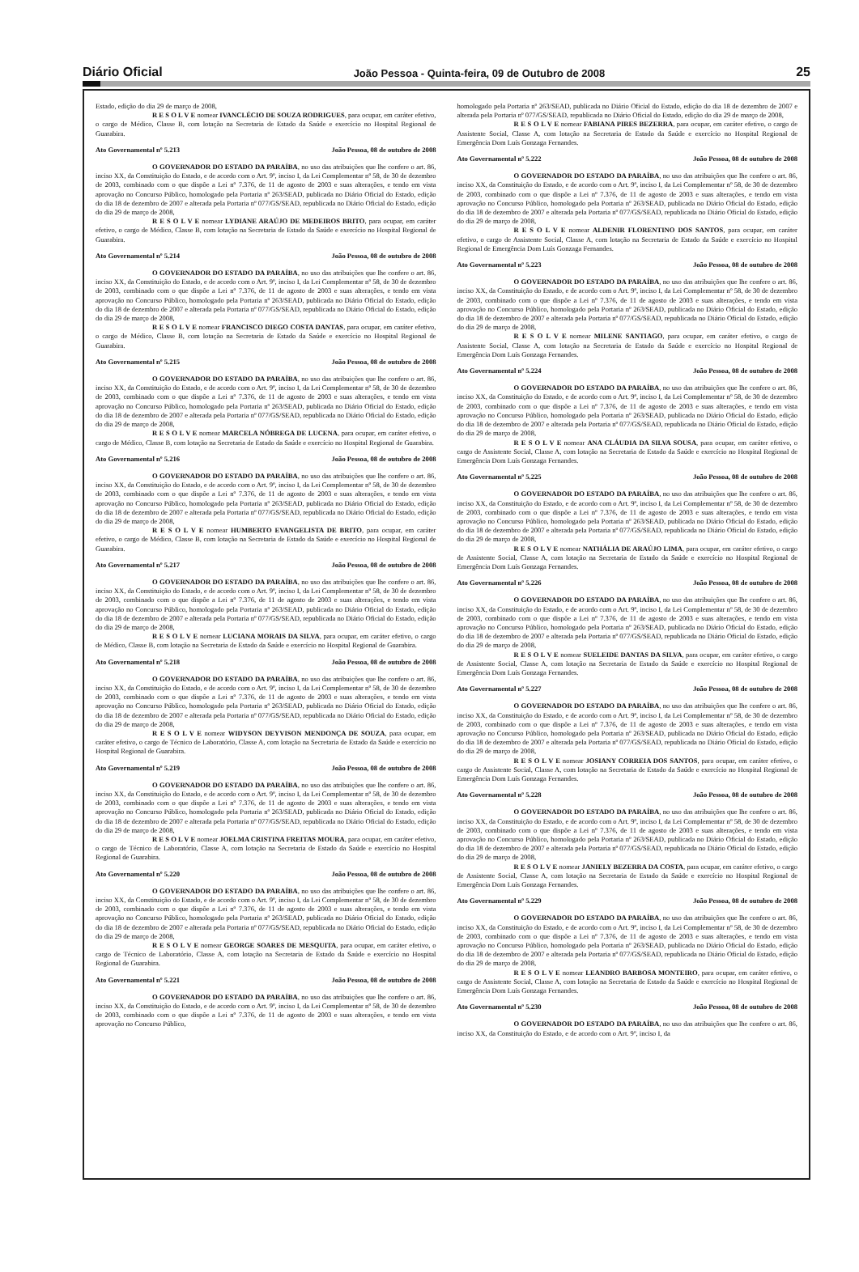Diário Oficial João Pessoa - Quinta-feira, 09 de Outubro de 2008 25
Estado, edição do dia 29 de março de 2008,
R E S O L V E nomear IVANCLÉCIO DE SOUZA RODRIGUES, para ocupar, em caráter efetivo, o cargo de Médico, Classe B, com lotação na Secretaria de Estado da Saúde e exercício no Hospital Regional de Guarabira.
Ato Governamental nº 5.213 João Pessoa, 08 de outubro de 2008
O GOVERNADOR DO ESTADO DA PARAÍBA, no uso das atribuições que lhe confere o art. 86, inciso XX, da Constituição do Estado, e de acordo com o Art. 9º, inciso I, da Lei Complementar nº 58, de 30 de dezembro de 2003, combinado com o que dispõe a Lei nº 7.376, de 11 de agosto de 2003 e suas alterações, e tendo em vista aprovação no Concurso Público, homologado pela Portaria nº 263/SEAD, publicada no Diário Oficial do Estado, edição do dia 18 de dezembro de 2007 e alterada pela Portaria nº 077/GS/SEAD, republicada no Diário Oficial do Estado, edição do dia 29 de março de 2008,
R E S O L V E nomear LYDIANE ARAÚJO DE MEDEIROS BRITO, para ocupar, em caráter efetivo, o cargo de Médico, Classe B, com lotação na Secretaria de Estado da Saúde e exercício no Hospital Regional de Guarabira.
Ato Governamental nº 5.214 João Pessoa, 08 de outubro de 2008
O GOVERNADOR DO ESTADO DA PARAÍBA, no uso das atribuições que lhe confere o art. 86, inciso XX, da Constituição do Estado, e de acordo com o Art. 9º, inciso I, da Lei Complementar nº 58, de 30 de dezembro de 2003, combinado com o que dispõe a Lei nº 7.376, de 11 de agosto de 2003 e suas alterações, e tendo em vista aprovação no Concurso Público, homologado pela Portaria nº 263/SEAD, publicada no Diário Oficial do Estado, edição do dia 18 de dezembro de 2007 e alterada pela Portaria nº 077/GS/SEAD, republicada no Diário Oficial do Estado, edição do dia 29 de março de 2008,
R E S O L V E nomear FRANCISCO DIEGO COSTA DANTAS, para ocupar, em caráter efetivo, o cargo de Médico, Classe B, com lotação na Secretaria de Estado da Saúde e exercício no Hospital Regional de Guarabira.
Ato Governamental nº 5.215 João Pessoa, 08 de outubro de 2008
O GOVERNADOR DO ESTADO DA PARAÍBA, no uso das atribuições que lhe confere o art. 86, inciso XX, da Constituição do Estado, e de acordo com o Art. 9º, inciso I, da Lei Complementar nº 58, de 30 de dezembro de 2003, combinado com o que dispõe a Lei nº 7.376, de 11 de agosto de 2003 e suas alterações, e tendo em vista aprovação no Concurso Público, homologado pela Portaria nº 263/SEAD, publicada no Diário Oficial do Estado, edição do dia 18 de dezembro de 2007 e alterada pela Portaria nº 077/GS/SEAD, republicada no Diário Oficial do Estado, edição do dia 29 de março de 2008,
R E S O L V E nomear MARCELA NÓBREGA DE LUCENA, para ocupar, em caráter efetivo, o cargo de Médico, Classe B, com lotação na Secretaria de Estado da Saúde e exercício no Hospital Regional de Guarabira.
Ato Governamental nº 5.216 João Pessoa, 08 de outubro de 2008
O GOVERNADOR DO ESTADO DA PARAÍBA, no uso das atribuições que lhe confere o art. 86, inciso XX, da Constituição do Estado, e de acordo com o Art. 9º, inciso I, da Lei Complementar nº 58, de 30 de dezembro de 2003, combinado com o que dispõe a Lei nº 7.376, de 11 de agosto de 2003 e suas alterações, e tendo em vista aprovação no Concurso Público, homologado pela Portaria nº 263/SEAD, publicada no Diário Oficial do Estado, edição do dia 18 de dezembro de 2007 e alterada pela Portaria nº 077/GS/SEAD, republicada no Diário Oficial do Estado, edição do dia 29 de março de 2008,
R E S O L V E nomear HUMBERTO EVANGELISTA DE BRITO, para ocupar, em caráter efetivo, o cargo de Médico, Classe B, com lotação na Secretaria de Estado da Saúde e exercício no Hospital Regional de Guarabira.
Ato Governamental nº 5.217 João Pessoa, 08 de outubro de 2008
O GOVERNADOR DO ESTADO DA PARAÍBA, no uso das atribuições que lhe confere o art. 86, inciso XX, da Constituição do Estado, e de acordo com o Art. 9º, inciso I, da Lei Complementar nº 58, de 30 de dezembro de 2003, combinado com o que dispõe a Lei nº 7.376, de 11 de agosto de 2003 e suas alterações, e tendo em vista aprovação no Concurso Público, homologado pela Portaria nº 263/SEAD, publicada no Diário Oficial do Estado, edição do dia 18 de dezembro de 2007 e alterada pela Portaria nº 077/GS/SEAD, republicada no Diário Oficial do Estado, edição do dia 29 de março de 2008,
R E S O L V E nomear LUCIANA MORAIS DA SILVA, para ocupar, em caráter efetivo, o cargo de Médico, Classe B, com lotação na Secretaria de Estado da Saúde e exercício no Hospital Regional de Guarabira.
Ato Governamental nº 5.218 João Pessoa, 08 de outubro de 2008
O GOVERNADOR DO ESTADO DA PARAÍBA, no uso das atribuições que lhe confere o art. 86, inciso XX, da Constituição do Estado, e de acordo com o Art. 9º, inciso I, da Lei Complementar nº 58, de 30 de dezembro de 2003, combinado com o que dispõe a Lei nº 7.376, de 11 de agosto de 2003 e suas alterações, e tendo em vista aprovação no Concurso Público, homologado pela Portaria nº 263/SEAD, publicada no Diário Oficial do Estado, edição do dia 18 de dezembro de 2007 e alterada pela Portaria nº 077/GS/SEAD, republicada no Diário Oficial do Estado, edição do dia 29 de março de 2008,
R E S O L V E nomear WIDYSON DEYVISON MENDONÇA DE SOUZA, para ocupar, em caráter efetivo, o cargo de Técnico de Laboratório, Classe A, com lotação na Secretaria de Estado da Saúde e exercício no Hospital Regional de Guarabira.
Ato Governamental nº 5.219 João Pessoa, 08 de outubro de 2008
O GOVERNADOR DO ESTADO DA PARAÍBA, no uso das atribuições que lhe confere o art. 86, inciso XX, da Constituição do Estado, e de acordo com o Art. 9º, inciso I, da Lei Complementar nº 58, de 30 de dezembro de 2003, combinado com o que dispõe a Lei nº 7.376, de 11 de agosto de 2003 e suas alterações, e tendo em vista aprovação no Concurso Público, homologado pela Portaria nº 263/SEAD, publicada no Diário Oficial do Estado, edição do dia 18 de dezembro de 2007 e alterada pela Portaria nº 077/GS/SEAD, republicada no Diário Oficial do Estado, edição do dia 29 de março de 2008,
R E S O L V E nomear JOELMA CRISTINA FREITAS MOURA, para ocupar, em caráter efetivo, o cargo de Técnico de Laboratório, Classe A, com lotação na Secretaria de Estado da Saúde e exercício no Hospital Regional de Guarabira.
Ato Governamental nº 5.220 João Pessoa, 08 de outubro de 2008
O GOVERNADOR DO ESTADO DA PARAÍBA, no uso das atribuições que lhe confere o art. 86, inciso XX, da Constituição do Estado, e de acordo com o Art. 9º, inciso I, da Lei Complementar nº 58, de 30 de dezembro de 2003, combinado com o que dispõe a Lei nº 7.376, de 11 de agosto de 2003 e suas alterações, e tendo em vista aprovação no Concurso Público, homologado pela Portaria nº 263/SEAD, publicada no Diário Oficial do Estado, edição do dia 18 de dezembro de 2007 e alterada pela Portaria nº 077/GS/SEAD, republicada no Diário Oficial do Estado, edição do dia 29 de março de 2008,
R E S O L V E nomear GEORGE SOARES DE MESQUITA, para ocupar, em caráter efetivo, o cargo de Técnico de Laboratório, Classe A, com lotação na Secretaria de Estado da Saúde e exercício no Hospital Regional de Guarabira.
Ato Governamental nº 5.221 João Pessoa, 08 de outubro de 2008
O GOVERNADOR DO ESTADO DA PARAÍBA, no uso das atribuições que lhe confere o art. 86, inciso XX, da Constituição do Estado, e de acordo com o Art. 9º, inciso I, da Lei Complementar nº 58, de 30 de dezembro de 2003, combinado com o que dispõe a Lei nº 7.376, de 11 de agosto de 2003 e suas alterações, e tendo em vista aprovação no Concurso Público,
homologado pela Portaria nº 263/SEAD, publicada no Diário Oficial do Estado, edição do dia 18 de dezembro de 2007 e alterada pela Portaria nº 077/GS/SEAD, republicada no Diário Oficial do Estado, edição do dia 29 de março de 2008,
R E S O L V E nomear FABIANA PIRES BEZERRA, para ocupar, em caráter efetivo, o cargo de Assistente Social, Classe A, com lotação na Secretaria de Estado da Saúde e exercício no Hospital Regional de Emergência Dom Luís Gonzaga Fernandes.
Ato Governamental nº 5.222 João Pessoa, 08 de outubro de 2008
O GOVERNADOR DO ESTADO DA PARAÍBA, no uso das atribuições que lhe confere o art. 86, inciso XX, da Constituição do Estado, e de acordo com o Art. 9º, inciso I, da Lei Complementar nº 58, de 30 de dezembro de 2003, combinado com o que dispõe a Lei nº 7.376, de 11 de agosto de 2003 e suas alterações, e tendo em vista aprovação no Concurso Público, homologado pela Portaria nº 263/SEAD, publicada no Diário Oficial do Estado, edição do dia 18 de dezembro de 2007 e alterada pela Portaria nº 077/GS/SEAD, republicada no Diário Oficial do Estado, edição do dia 29 de março de 2008,
R E S O L V E nomear ALDENIR FLORENTINO DOS SANTOS, para ocupar, em caráter efetivo, o cargo de Assistente Social, Classe A, com lotação na Secretaria de Estado da Saúde e exercício no Hospital Regional de Emergência Dom Luís Gonzaga Fernandes.
Ato Governamental nº 5.223 João Pessoa, 08 de outubro de 2008
O GOVERNADOR DO ESTADO DA PARAÍBA, no uso das atribuições que lhe confere o art. 86, inciso XX, da Constituição do Estado, e de acordo com o Art. 9º, inciso I, da Lei Complementar nº 58, de 30 de dezembro de 2003, combinado com o que dispõe a Lei nº 7.376, de 11 de agosto de 2003 e suas alterações, e tendo em vista aprovação no Concurso Público, homologado pela Portaria nº 263/SEAD, publicada no Diário Oficial do Estado, edição do dia 18 de dezembro de 2007 e alterada pela Portaria nº 077/GS/SEAD, republicada no Diário Oficial do Estado, edição do dia 29 de março de 2008,
R E S O L V E nomear MILENE SANTIAGO, para ocupar, em caráter efetivo, o cargo de Assistente Social, Classe A, com lotação na Secretaria de Estado da Saúde e exercício no Hospital Regional de Emergência Dom Luís Gonzaga Fernandes.
Ato Governamental nº 5.224 João Pessoa, 08 de outubro de 2008
O GOVERNADOR DO ESTADO DA PARAÍBA, no uso das atribuições que lhe confere o art. 86, inciso XX, da Constituição do Estado, e de acordo com o Art. 9º, inciso I, da Lei Complementar nº 58, de 30 de dezembro de 2003, combinado com o que dispõe a Lei nº 7.376, de 11 de agosto de 2003 e suas alterações, e tendo em vista aprovação no Concurso Público, homologado pela Portaria nº 263/SEAD, publicada no Diário Oficial do Estado, edição do dia 18 de dezembro de 2007 e alterada pela Portaria nº 077/GS/SEAD, republicada no Diário Oficial do Estado, edição do dia 29 de março de 2008,
R E S O L V E nomear ANA CLÁUDIA DA SILVA SOUSA, para ocupar, em caráter efetivo, o cargo de Assistente Social, Classe A, com lotação na Secretaria de Estado da Saúde e exercício no Hospital Regional de Emergência Dom Luís Gonzaga Fernandes.
Ato Governamental nº 5.225 João Pessoa, 08 de outubro de 2008
O GOVERNADOR DO ESTADO DA PARAÍBA, no uso das atribuições que lhe confere o art. 86, inciso XX, da Constituição do Estado, e de acordo com o Art. 9º, inciso I, da Lei Complementar nº 58, de 30 de dezembro de 2003, combinado com o que dispõe a Lei nº 7.376, de 11 de agosto de 2003 e suas alterações, e tendo em vista aprovação no Concurso Público, homologado pela Portaria nº 263/SEAD, publicada no Diário Oficial do Estado, edição do dia 18 de dezembro de 2007 e alterada pela Portaria nº 077/GS/SEAD, republicada no Diário Oficial do Estado, edição do dia 29 de março de 2008,
R E S O L V E nomear NATHÁLIA DE ARAÚJO LIMA, para ocupar, em caráter efetivo, o cargo de Assistente Social, Classe A, com lotação na Secretaria de Estado da Saúde e exercício no Hospital Regional de Emergência Dom Luís Gonzaga Fernandes.
Ato Governamental nº 5.226 João Pessoa, 08 de outubro de 2008
O GOVERNADOR DO ESTADO DA PARAÍBA, no uso das atribuições que lhe confere o art. 86, inciso XX, da Constituição do Estado, e de acordo com o Art. 9º, inciso I, da Lei Complementar nº 58, de 30 de dezembro de 2003, combinado com o que dispõe a Lei nº 7.376, de 11 de agosto de 2003 e suas alterações, e tendo em vista aprovação no Concurso Público, homologado pela Portaria nº 263/SEAD, publicada no Diário Oficial do Estado, edição do dia 18 de dezembro de 2007 e alterada pela Portaria nº 077/GS/SEAD, republicada no Diário Oficial do Estado, edição do dia 29 de março de 2008,
R E S O L V E nomear SUELEIDE DANTAS DA SILVA, para ocupar, em caráter efetivo, o cargo de Assistente Social, Classe A, com lotação na Secretaria de Estado da Saúde e exercício no Hospital Regional de Emergência Dom Luís Gonzaga Fernandes.
Ato Governamental nº 5.227 João Pessoa, 08 de outubro de 2008
O GOVERNADOR DO ESTADO DA PARAÍBA, no uso das atribuições que lhe confere o art. 86, inciso XX, da Constituição do Estado, e de acordo com o Art. 9º, inciso I, da Lei Complementar nº 58, de 30 de dezembro de 2003, combinado com o que dispõe a Lei nº 7.376, de 11 de agosto de 2003 e suas alterações, e tendo em vista aprovação no Concurso Público, homologado pela Portaria nº 263/SEAD, publicada no Diário Oficial do Estado, edição do dia 18 de dezembro de 2007 e alterada pela Portaria nº 077/GS/SEAD, republicada no Diário Oficial do Estado, edição do dia 29 de março de 2008,
R E S O L V E nomear JOSIANY CORREIA DOS SANTOS, para ocupar, em caráter efetivo, o cargo de Assistente Social, Classe A, com lotação na Secretaria de Estado da Saúde e exercício no Hospital Regional de Emergência Dom Luís Gonzaga Fernandes.
Ato Governamental nº 5.228 João Pessoa, 08 de outubro de 2008
O GOVERNADOR DO ESTADO DA PARAÍBA, no uso das atribuições que lhe confere o art. 86, inciso XX, da Constituição do Estado, e de acordo com o Art. 9º, inciso I, da Lei Complementar nº 58, de 30 de dezembro de 2003, combinado com o que dispõe a Lei nº 7.376, de 11 de agosto de 2003 e suas alterações, e tendo em vista aprovação no Concurso Público, homologado pela Portaria nº 263/SEAD, publicada no Diário Oficial do Estado, edição do dia 18 de dezembro de 2007 e alterada pela Portaria nº 077/GS/SEAD, republicada no Diário Oficial do Estado, edição do dia 29 de março de 2008,
R E S O L V E nomear JANIELY BEZERRA DA COSTA, para ocupar, em caráter efetivo, o cargo de Assistente Social, Classe A, com lotação na Secretaria de Estado da Saúde e exercício no Hospital Regional de Emergência Dom Luís Gonzaga Fernandes.
Ato Governamental nº 5.229 João Pessoa, 08 de outubro de 2008
O GOVERNADOR DO ESTADO DA PARAÍBA, no uso das atribuições que lhe confere o art. 86, inciso XX, da Constituição do Estado, e de acordo com o Art. 9º, inciso I, da Lei Complementar nº 58, de 30 de dezembro de 2003, combinado com o que dispõe a Lei nº 7.376, de 11 de agosto de 2003 e suas alterações, e tendo em vista aprovação no Concurso Público, homologado pela Portaria nº 263/SEAD, publicada no Diário Oficial do Estado, edição do dia 18 de dezembro de 2007 e alterada pela Portaria nº 077/GS/SEAD, republicada no Diário Oficial do Estado, edição do dia 29 de março de 2008,
R E S O L V E nomear LEANDRO BARBOSA MONTEIRO, para ocupar, em caráter efetivo, o cargo de Assistente Social, Classe A, com lotação na Secretaria de Estado da Saúde e exercício no Hospital Regional de Emergência Dom Luís Gonzaga Fernandes.
Ato Governamental nº 5.230 João Pessoa, 08 de outubro de 2008
O GOVERNADOR DO ESTADO DA PARAÍBA, no uso das atribuições que lhe confere o art. 86, inciso XX, da Constituição do Estado, e de acordo com o Art. 9º, inciso I, da